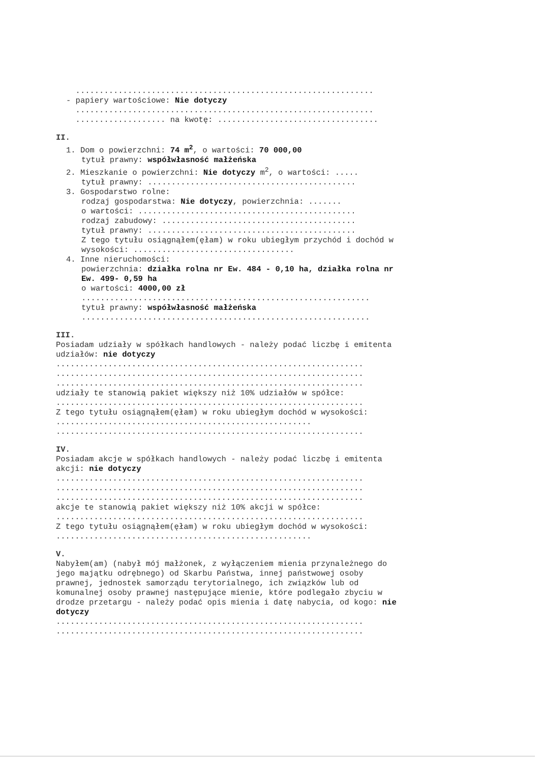...............................................................
- papiery wartościowe: Nie dotyczy
...............................................................
................... na kwotę: ..................................
II.
1. Dom o powierzchni: 74 m<sup>2</sup>, o wartości: 70 000,00
tytuł prawny: współwłasność małżeńska
2. Mieszkanie o powierzchni: Nie dotyczy m<sup>2</sup>, o wartości: .....
tytuł prawny: ............................................
3. Gospodarstwo rolne:
rodzaj gospodarstwa: Nie dotyczy, powierzchnia: .......
o wartości: ..............................................
rodzaj zabudowy: .........................................
tytuł prawny: ............................................
Z tego tytułu osiągnąłem(ęłam) w roku ubiegłym przychód i dochód w wysokości: ..................................
4. Inne nieruchomości:
powierzchnia: działka rolna nr Ew. 484 - 0,10 ha, działka rolna nr Ew. 499- 0,59 ha
o wartości: 4000,00 zł
.............................................................
tytuł prawny: współwłasność małżeńska
.............................................................
III.
Posiadam udziały w spółkach handlowych - należy podać liczbę i emitenta udziałów: nie dotyczy
.................................................................
.................................................................
.................................................................
udziały te stanowią pakiet większy niż 10% udziałów w spółce:
.................................................................
Z tego tytułu osiągnąłem(ęłam) w roku ubiegłym dochód w wysokości: ......................................................
.................................................................
IV.
Posiadam akcje w spółkach handlowych - należy podać liczbę i emitenta akcji: nie dotyczy
.................................................................
.................................................................
.................................................................
akcje te stanowią pakiet większy niż 10% akcji w spółce:
.................................................................
Z tego tytułu osiągnąłem(ęłam) w roku ubiegłym dochód w wysokości: ......................................................
V.
Nabyłem(am) (nabył mój małżonek, z wyłączeniem mienia przynależnego do jego majątku odrębnego) od Skarbu Państwa, innej państwowej osoby prawnej, jednostek samorządu terytorialnego, ich związków lub od komunalnej osoby prawnej następujące mienie, które podlegało zbyciu w drodze przetargu - należy podać opis mienia i datę nabycia, od kogo: nie dotyczy
.................................................................
.................................................................